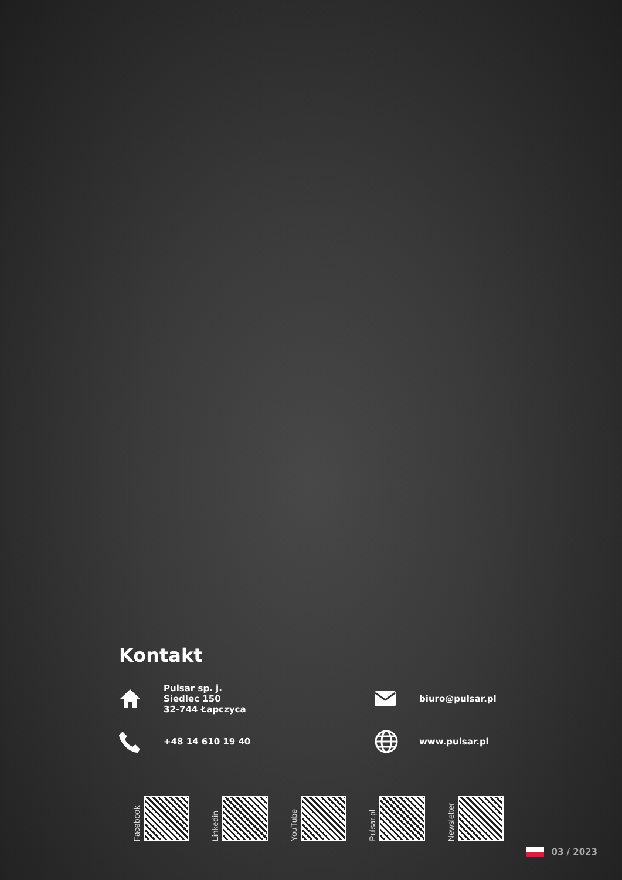Kontakt
Pulsar sp. j.
Siedlec 150
32-744 Łapczyca
biuro@pulsar.pl
+48 14 610 19 40
www.pulsar.pl
Facebook
Linkedin
YouTube
Pulsar.pl
Newsletter
03 / 2023